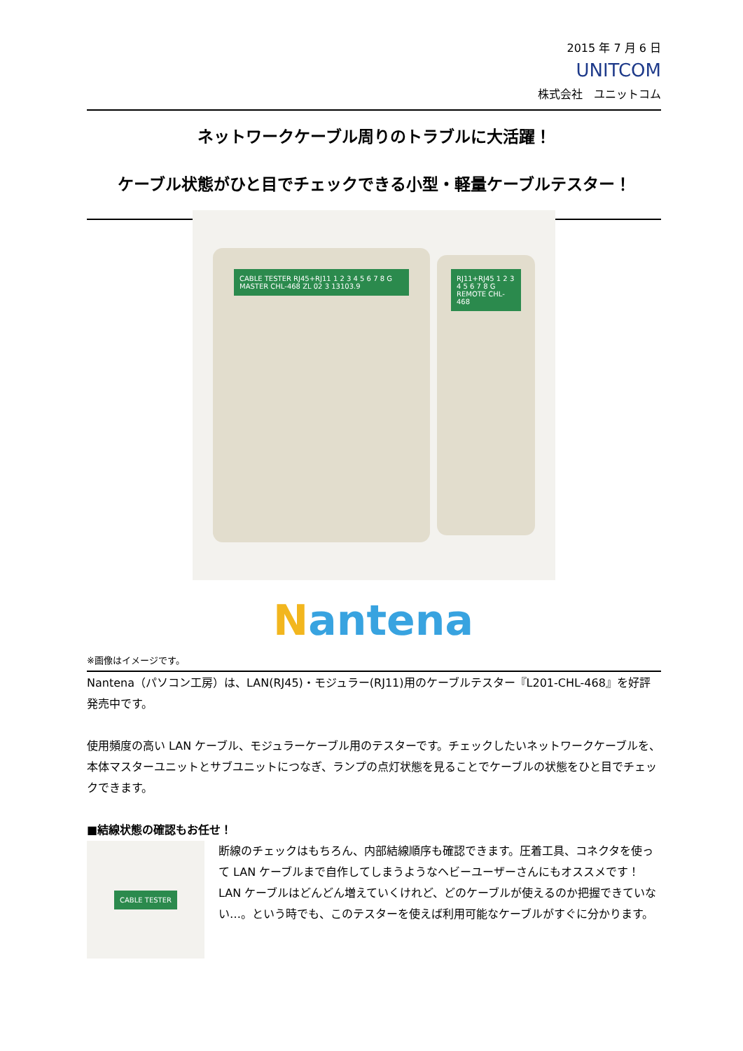2015 年 7 月 6 日
UNITCOM
株式会社　ユニットコム
ネットワークケーブル周りのトラブルに大活躍！
ケーブル状態がひと目でチェックできる小型・軽量ケーブルテスター！
CABLE TESTER RJ45+RJ11 1 2 3 4 5 6 7 8 G MASTER CHL-468 ZL 02 3 13103.9
RJ11+RJ45 1 2 3 4 5 6 7 8 G REMOTE CHL-468
Nantena
※画像はイメージです。
Nantena（パソコン工房）は、LAN(RJ45)・モジュラー(RJ11)用のケーブルテスター『L201-CHL-468』を好評発売中です。
使用頻度の高い LAN ケーブル、モジュラーケーブル用のテスターです。チェックしたいネットワークケーブルを、本体マスターユニットとサブユニットにつなぎ、ランプの点灯状態を見ることでケーブルの状態をひと目でチェックできます。
■結線状態の確認もお任せ！
CABLE TESTER
断線のチェックはもちろん、内部結線順序も確認できます。圧着工具、コネクタを使って LAN ケーブルまで自作してしまうようなヘビーユーザーさんにもオススメです！
LAN ケーブルはどんどん増えていくけれど、どのケーブルが使えるのか把握できていない…。という時でも、このテスターを使えば利用可能なケーブルがすぐに分かります。